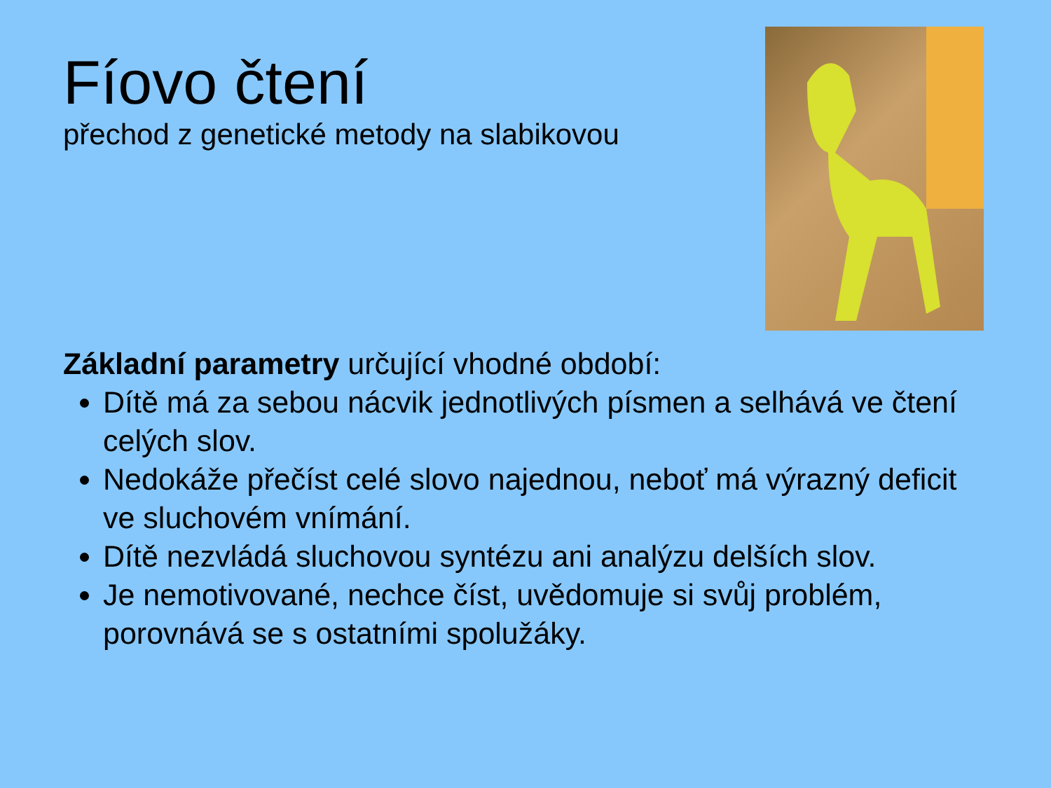Fíovo čtení
přechod z genetické metody na slabikovou
Základní parametry určující vhodné období:
Dítě má za sebou nácvik jednotlivých písmen a selhává ve čtení celých slov.
Nedokáže přečíst celé slovo najednou, neboť má výrazný deficit ve sluchovém vnímání.
Dítě nezvládá sluchovou syntézu ani analýzu delších slov.
Je nemotivované, nechce číst, uvědomuje si svůj problém, porovnává se s ostatními spolužáky.